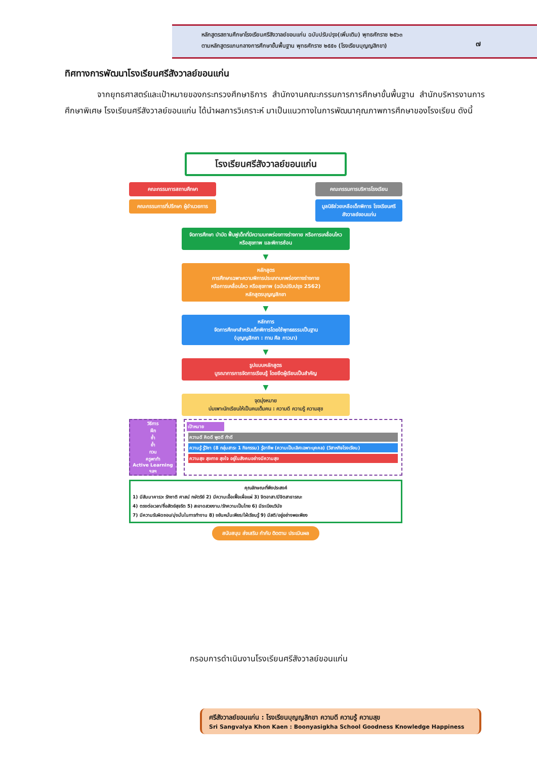หลักสูตรสถานศึกษาโรงเรียนศรีสังวาลย์ขอนแก่น ฉบับปรับปรุง(เพิ่มเติม) พุทธศักราช ๒๕๖๓
ตามหลักสูตรแกนกลางการศึกษาขั้นพื้นฐาน พุทธศักราช ๒๕๕๑ (โรงเรียนบุญญสิกขา)
๗
ทิศทางการพัฒนาโรงเรียนศรีสังวาลย์ขอนแก่น
จากยุทธศาสตร์และเป้าหมายของกระทรวงศึกษาธิการ สำนักงานคณะกรรมการการศึกษาขั้นพื้นฐาน สำนักบริหารงานการศึกษาพิเศษ โรงเรียนศรีสังวาลย์ขอนแก่น ได้นำผลการวิเคราะห์ มาเป็นแนวทางในการพัฒนาคุณภาพการศึกษาของโรงเรียน ดังนี้
โรงเรียนศรีสังวาลย์ขอนแก่น
คณะกรรมการสถานศึกษา
คณะกรรมการที่ปรึกษา ผู้อำนวยการ
คณะกรรมการบริหารโรงเรียน
มูลนิธิช่วยเหลือเด็กพิการ โรงเรียนศรีสังวาลย์ขอนแก่น
จัดการศึกษา บำบัด ฟื้นฟูเด็กที่มีความบกพร่องทางร่างกาย หรือการเคลื่อนไหว หรือสุขภาพ และพิการซ้อน
▼
หลักสูตร
การศึกษาเฉพาะความพิการประเภทบกพร่องทางร่างกาย
หรือการเคลื่อนไหว หรือสุขภาพ (ฉบับปรับปรุง 2562)
หลักสูตรบุญญสิกขา
▼
หลักการ
จัดการศึกษาสำหรับเด็กพิการโดยใช้พุทธธรรมเป็นฐาน
(บุญญสิกขา : ทาน ศีล ภาวนา)
▼
รูปแบบหลักสูตร
บูรณาการการจัดการเรียนรู้ โดยยึดผู้เรียนเป็นสำคัญ
▼
จุดมุ่งหมาย
บ่มเพาะนักเรียนให้เป็นคนเต็มคน : ความดี ความรู้ ความสุข
วิธีการ
ฝึก
ซ้ำ
ย้ำ
ทวน
ครูพาทำ
Active Learning
ฯลฯ
เป้าหมาย
ความดี คิดดี พูดดี ทำดี
ความรู้ รู้วิชา (8 กลุ่มสาระ 1 กิจกรรม) รู้อาชีพ (ความเป็นเลิศเฉพาะบุคคล) (วิสาหกิจโรงเรียน)
ความสุข สุขกาย สุขใจ อยู่ในสังคมอย่างมีความสุข
คุณลักษณะที่พึงประสงค์
1) มีสัมมาคารวะ รักชาติ ศาสน์ กษัตริย์ 2) มีความเอื้อเฟื้อเผื่อแผ่ 3) จิตอาสา/มีจิตสาธารณะ
4) ตรงต่อเวลา/ซื่อสัตย์สุจริต 5) สะอาดสวยงาม/รักความเป็นไทย 6) มีระเบียบวินัย
7) มีความรับผิดชอบ/มุ่งมั่นในการทำงาน 8) ขยันหมั่นเพียร/ใฝ่เรียนรู้ 9) มีสติ/อยู่อย่างพอเพียง
สนับสนุน ส่งเสริม กำกับ ติดตาม ประเมินผล
กรอบการดำเนินงานโรงเรียนศรีสังวาลย์ขอนแก่น
ศรีสังวาลย์ขอนแก่น : โรงเรียนบุญญสิกขา ความดี ความรู้ ความสุข
Sri Sangvalya Khon Kaen : Boonyasigkha School Goodness Knowledge Happiness